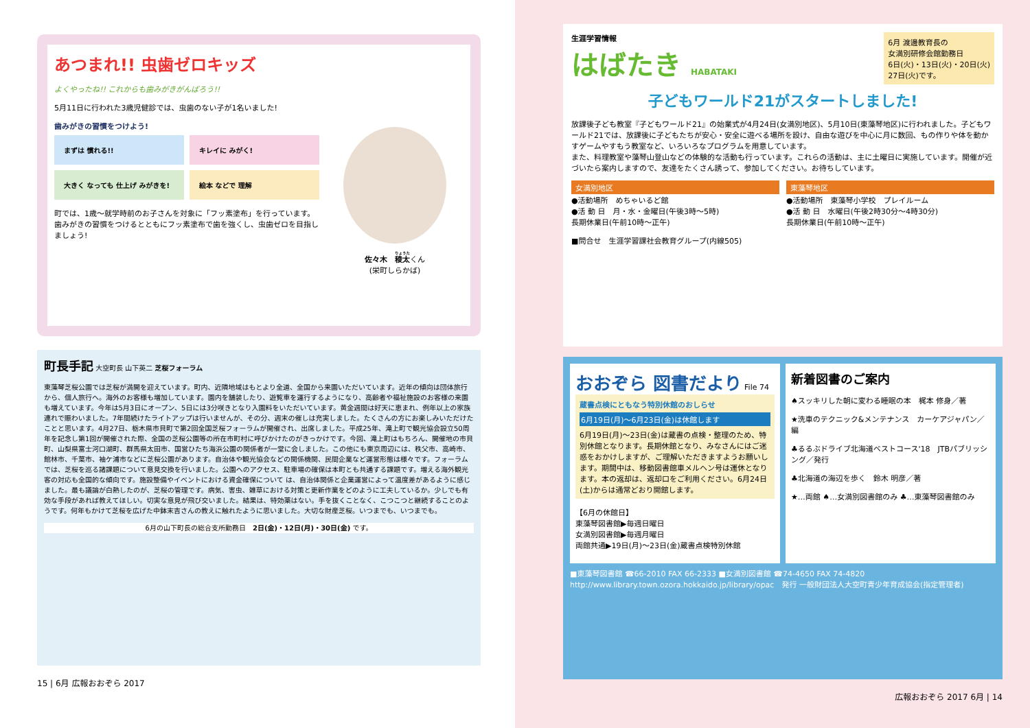あつまれ!! 虫歯ゼロキッズ
よくやったね!! これからも歯みがきがんばろう!!
5月11日に行われた3歳児健診では、虫歯のない子が1名いました!
歯みがきの習慣をつけよう!
まずは 慣れる!!
キレイに みがく!
大きく なっても 仕上げ みがきを!
絵本 などで 理解
町では、1歳～就学時前のお子さんを対象に「フッ素塗布」を行っています。
歯みがきの習慣をつけるとともにフッ素塗布で歯を強くし、虫歯ゼロを目指しましょう!
佐々木　稜太くん
(栄町しらかば)
町長手記 大空町長 山下英二 芝桜フォーラム
東藻琴芝桜公園では芝桜が満開を迎えています。町内、近隣地域はもとより全道、全国から来園いただいています。近年の傾向は団体旅行から、個人旅行へ。海外のお客様も増加しています。園内を舗装したり、遊覧車を運行するようになり、高齢者や福祉施設のお客様の来園も増えています。今年は5月3日にオープン、5日には3分咲きとなり入園料をいただいています。黄金週間は好天に恵まれ、例年以上の家族連れで賑わいました。7年間続けたライトアップは行いませんが、その分、週末の催しは充実しました。たくさんの方にお楽しみいただけたことと思います。4月27日、栃木県市貝町で第2回全国芝桜フォーラムが開催され、出席しました。平成25年、滝上町で観光協会設立50周年を記念し第1回が開催された際、全国の芝桜公園等の所在市町村に呼びかけたのがきっかけです。今回、滝上町はもちろん、開催地の市貝町、山梨県富士河口湖町、群馬県太田市、国営ひたち海浜公園の関係者が一堂に会しました。この他にも東京周辺には、秩父市、高崎市、館林市、千葉市、袖ケ浦市などに芝桜公園があります。自治体や観光協会などの関係機関、民間企業など運営形態は様々です。フォーラムでは、芝桜を巡る諸課題について意見交換を行いました。公園へのアクセス、駐車場の確保は本町とも共通する課題です。増える海外観光客の対応も全国的な傾向です。施設整備やイベントにおける資金確保について は、自治体関係と企業運営によって温度差があるように感じました。最も議論が白熱したのが、芝桜の管理です。病気、害虫、雑草における対策と更新作業をどのように工夫しているか。少しでも有効な手段があれば教えてほしい。切実な意見が飛び交いました。結果は、特効薬はない。手を抜くことなく、こつこつと継続することのようです。何年もかけて芝桜を広げた中鉢末吉さんの教えに触れたように思いました。大切な財産芝桜。いつまでも、いつまでも。
6月の山下町長の総合支所勤務日　2日(金)・12日(月)・30日(金) です。
15 | 6月 広報おおぞら 2017
生涯学習情報
はばたき HABATAKI
6月 渡邊教育長の
女満別研修会館勤務日
6日(火)・13日(火)・20日(火)
27日(火)です。
子どもワールド21がスタートしました!
放課後子ども教室『子どもワールド21』の始業式が4月24日(女満別地区)、5月10日(東藻琴地区)に行われました。子どもワールド21では、放課後に子どもたちが安心・安全に遊べる場所を設け、自由な遊びを中心に月に数回、もの作りや体を動かすゲームやすもう教室など、いろいろなプログラムを用意しています。
また、料理教室や藻琴山登山などの体験的な活動も行っています。これらの活動は、主に土曜日に実施しています。開催が近づいたら案内しますので、友達をたくさん誘って、参加してください。お待ちしています。
女満別地区
●活動場所　めちゃいるど館
●活 動 日　月・水・金曜日(午後3時～5時)
長期休業日(午前10時～正午)
東藻琴地区
●活動場所　東藻琴小学校　プレイルーム
●活 動 日　水曜日(午後2時30分～4時30分)
長期休業日(午前10時～正午)
■問合せ　生涯学習課社会教育グループ(内線505)
おおぞら 図書だより File 74
蔵書点検にともなう特別休館のおしらせ
6月19日(月)～6月23日(金)は休館します
6月19日(月)～23日(金)は蔵書の点検・整理のため、特別休館となります。長期休館となり、みなさんにはご迷惑をおかけしますが、ご理解いただきますようお願いします。期間中は、移動図書館車メルヘン号は運休となります。本の返却は、返却口をご利用ください。6月24日(土)からは通常どおり開館します。
【6月の休館日】
東藻琴図書館▶毎週日曜日
女満別図書館▶毎週月曜日
両館共通▶19日(月)～23日(金)蔵書点検特別休館
新着図書のご案内
♠スッキリした朝に変わる睡眠の本　梶本 修身／著
★洗車のテクニック&メンテナンス　カーケアジャパン／編
♣るるぶドライブ北海道ベストコース'18　JTBパブリッシング／発行
♣北海道の海辺を歩く　鈴木 明彦／著
★…両館 ♠…女満別図書館のみ ♣…東藻琴図書館のみ
■東藻琴図書館 ☎66-2010 FAX 66-2333 ■女満別図書館 ☎74-4650 FAX 74-4820
http://www.library.town.ozora.hokkaido.jp/library/opac　発行 一般財団法人大空町青少年育成協会(指定管理者)
広報おおぞら 2017 6月 | 14